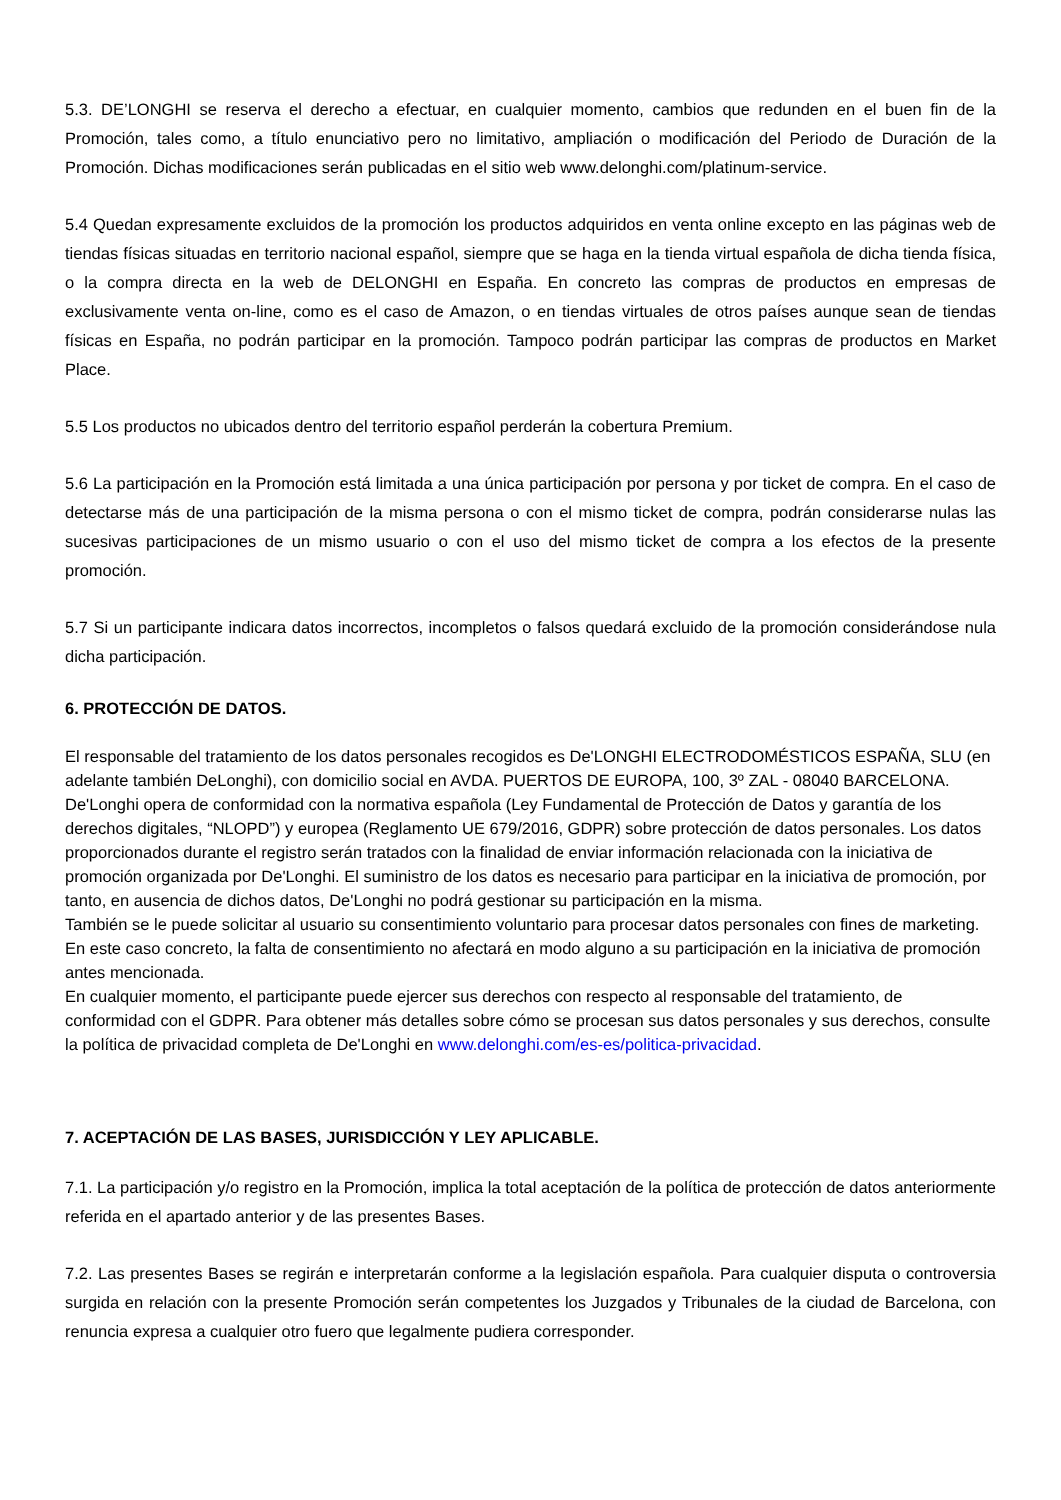5.3. DE’LONGHI se reserva el derecho a efectuar, en cualquier momento, cambios que redunden en el buen fin de la Promoción, tales como, a título enunciativo pero no limitativo, ampliación o modificación del Periodo de Duración de la Promoción. Dichas modificaciones serán publicadas en el sitio web www.delonghi.com/platinum-service.
5.4 Quedan expresamente excluidos de la promoción los productos adquiridos en venta online excepto en las páginas web de tiendas físicas situadas en territorio nacional español, siempre que se haga en la tienda virtual española de dicha tienda física, o la compra directa en la web de DELONGHI en España. En concreto las compras de productos en empresas de exclusivamente venta on-line, como es el caso de Amazon, o en tiendas virtuales de otros países aunque sean de tiendas físicas en España, no podrán participar en la promoción. Tampoco podrán participar las compras de productos en Market Place.
5.5 Los productos no ubicados dentro del territorio español perderán la cobertura Premium.
5.6 La participación en la Promoción está limitada a una única participación por persona y por ticket de compra. En el caso de detectarse más de una participación de la misma persona o con el mismo ticket de compra, podrán considerarse nulas las sucesivas participaciones de un mismo usuario o con el uso del mismo ticket de compra a los efectos de la presente promoción.
5.7 Si un participante indicara datos incorrectos, incompletos o falsos quedará excluido de la promoción considerándose nula dicha participación.
6. PROTECCIÓN DE DATOS.
El responsable del tratamiento de los datos personales recogidos es De'LONGHI ELECTRODOMÉSTICOS ESPAÑA, SLU (en adelante también DeLonghi), con domicilio social en AVDA. PUERTOS DE EUROPA, 100, 3º ZAL - 08040 BARCELONA. De'Longhi opera de conformidad con la normativa española (Ley Fundamental de Protección de Datos y garantía de los derechos digitales, “NLOPD”) y europea (Reglamento UE 679/2016, GDPR) sobre protección de datos personales. Los datos proporcionados durante el registro serán tratados con la finalidad de enviar información relacionada con la iniciativa de promoción organizada por De'Longhi. El suministro de los datos es necesario para participar en la iniciativa de promoción, por tanto, en ausencia de dichos datos, De'Longhi no podrá gestionar su participación en la misma.
También se le puede solicitar al usuario su consentimiento voluntario para procesar datos personales con fines de marketing. En este caso concreto, la falta de consentimiento no afectará en modo alguno a su participación en la iniciativa de promoción antes mencionada.
En cualquier momento, el participante puede ejercer sus derechos con respecto al responsable del tratamiento, de conformidad con el GDPR. Para obtener más detalles sobre cómo se procesan sus datos personales y sus derechos, consulte la política de privacidad completa de De'Longhi en www.delonghi.com/es-es/politica-privacidad.
7. ACEPTACIÓN DE LAS BASES, JURISDICCIÓN Y LEY APLICABLE.
7.1. La participación y/o registro en la Promoción, implica la total aceptación de la política de protección de datos anteriormente referida en el apartado anterior y de las presentes Bases.
7.2. Las presentes Bases se regirán e interpretarán conforme a la legislación española. Para cualquier disputa o controversia surgida en relación con la presente Promoción serán competentes los Juzgados y Tribunales de la ciudad de Barcelona, con renuncia expresa a cualquier otro fuero que legalmente pudiera corresponder.